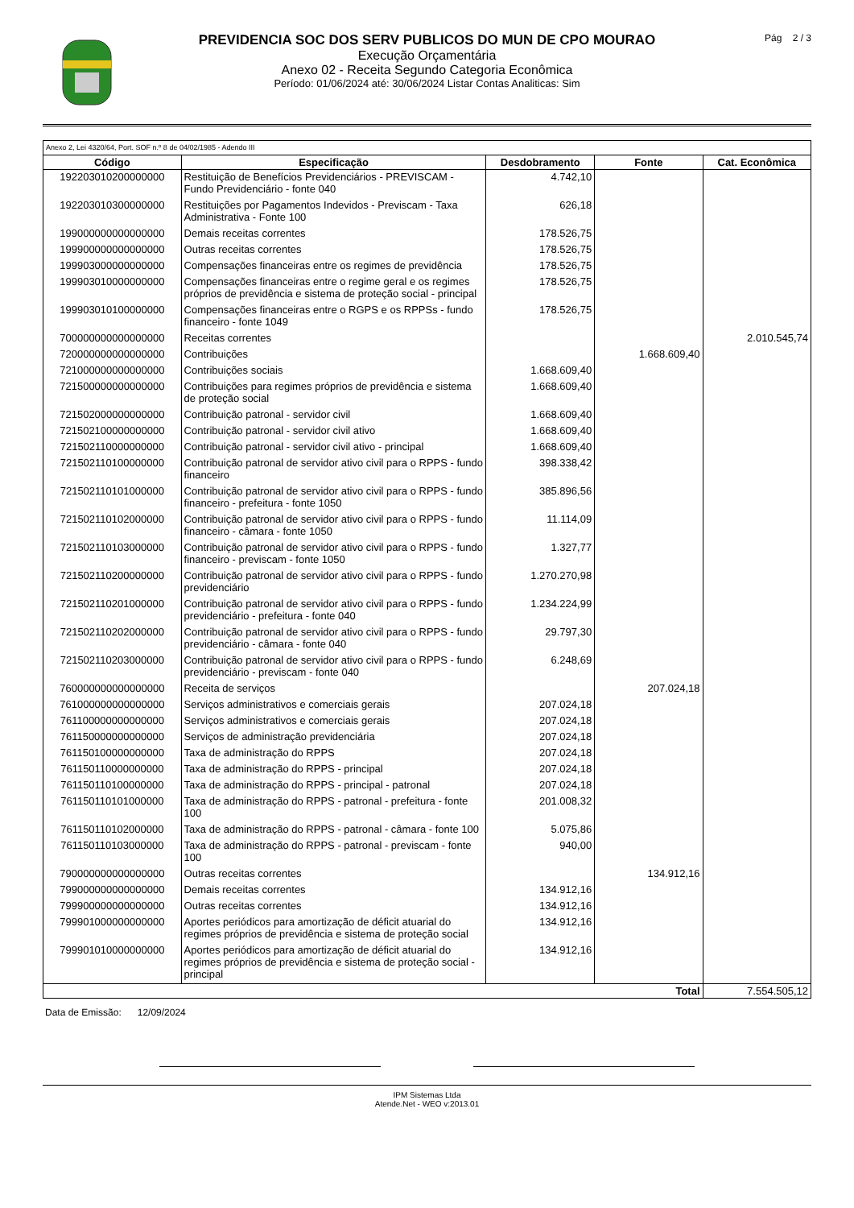PREVIDENCIA SOC DOS SERV PUBLICOS DO MUN DE CPO MOURAO
Execução Orçamentária
Anexo 02 - Receita Segundo Categoria Econômica
Período: 01/06/2024 até: 30/06/2024 Listar Contas Analiticas: Sim
Pág 2 / 3
| Anexo 2, Lei 4320/64, Port. SOF n.º 8 de 04/02/1985 - Adendo III | | | | |
| Código | Especificação | Desdobramento | Fonte | Cat. Econômica |
| 192203010200000000 | Restituição de Benefícios Previdenciários - PREVISCAM - Fundo Previdenciário - fonte 040 | 4.742,10 | | |
| 192203010300000000 | Restituições por Pagamentos Indevidos - Previscam - Taxa Administrativa - Fonte 100 | 626,18 | | |
| 199000000000000000 | Demais receitas correntes | 178.526,75 | | |
| 199900000000000000 | Outras receitas correntes | 178.526,75 | | |
| 199903000000000000 | Compensações financeiras entre os regimes de previdência | 178.526,75 | | |
| 199903010000000000 | Compensações financeiras entre o regime geral e os regimes próprios de previdência e sistema de proteção social - principal | 178.526,75 | | |
| 199903010100000000 | Compensações financeiras entre o RGPS e os RPPSs - fundo financeiro - fonte 1049 | 178.526,75 | | |
| 700000000000000000 | Receitas correntes | | | 2.010.545,74 |
| 720000000000000000 | Contribuições | | 1.668.609,40 | |
| 721000000000000000 | Contribuições sociais | 1.668.609,40 | | |
| 721500000000000000 | Contribuições para regimes próprios de previdência e sistema de proteção social | 1.668.609,40 | | |
| 721502000000000000 | Contribuição patronal - servidor civil | 1.668.609,40 | | |
| 721502100000000000 | Contribuição patronal - servidor civil ativo | 1.668.609,40 | | |
| 721502110000000000 | Contribuição patronal - servidor civil ativo - principal | 1.668.609,40 | | |
| 721502110100000000 | Contribuição patronal de servidor ativo civil para o RPPS - fundo financeiro | 398.338,42 | | |
| 721502110101000000 | Contribuição patronal de servidor ativo civil para o RPPS - fundo financeiro - prefeitura - fonte 1050 | 385.896,56 | | |
| 721502110102000000 | Contribuição patronal de servidor ativo civil para o RPPS - fundo financeiro - câmara - fonte 1050 | 11.114,09 | | |
| 721502110103000000 | Contribuição patronal de servidor ativo civil para o RPPS - fundo financeiro - previscam - fonte 1050 | 1.327,77 | | |
| 721502110200000000 | Contribuição patronal de servidor ativo civil para o RPPS - fundo previdenciário | 1.270.270,98 | | |
| 721502110201000000 | Contribuição patronal de servidor ativo civil para o RPPS - fundo previdenciário - prefeitura - fonte 040 | 1.234.224,99 | | |
| 721502110202000000 | Contribuição patronal de servidor ativo civil para o RPPS - fundo previdenciário - câmara - fonte 040 | 29.797,30 | | |
| 721502110203000000 | Contribuição patronal de servidor ativo civil para o RPPS - fundo previdenciário - previscam - fonte 040 | 6.248,69 | | |
| 760000000000000000 | Receita de serviços | | 207.024,18 | |
| 761000000000000000 | Serviços administrativos e comerciais gerais | 207.024,18 | | |
| 761100000000000000 | Serviços administrativos e comerciais gerais | 207.024,18 | | |
| 761150000000000000 | Serviços de administração previdenciária | 207.024,18 | | |
| 761150100000000000 | Taxa de administração do RPPS | 207.024,18 | | |
| 761150110000000000 | Taxa de administração do RPPS - principal | 207.024,18 | | |
| 761150110100000000 | Taxa de administração do RPPS - principal - patronal | 207.024,18 | | |
| 761150110101000000 | Taxa de administração do RPPS - patronal - prefeitura - fonte 100 | 201.008,32 | | |
| 761150110102000000 | Taxa de administração do RPPS - patronal - câmara - fonte 100 | 5.075,86 | | |
| 761150110103000000 | Taxa de administração do RPPS - patronal - previscam - fonte 100 | 940,00 | | |
| 790000000000000000 | Outras receitas correntes | | 134.912,16 | |
| 799000000000000000 | Demais receitas correntes | 134.912,16 | | |
| 799900000000000000 | Outras receitas correntes | 134.912,16 | | |
| 799901000000000000 | Aportes periódicos para amortização de déficit atuarial do regimes próprios de previdência e sistema de proteção social | 134.912,16 | | |
| 799901010000000000 | Aportes periódicos para amortização de déficit atuarial do regimes próprios de previdência e sistema de proteção social - principal | 134.912,16 | | |
| Total | | | | 7.554.505,12 |
Data de Emissão: 12/09/2024
IPM Sistemas Ltda
Atende.Net - WEO v:2013.01